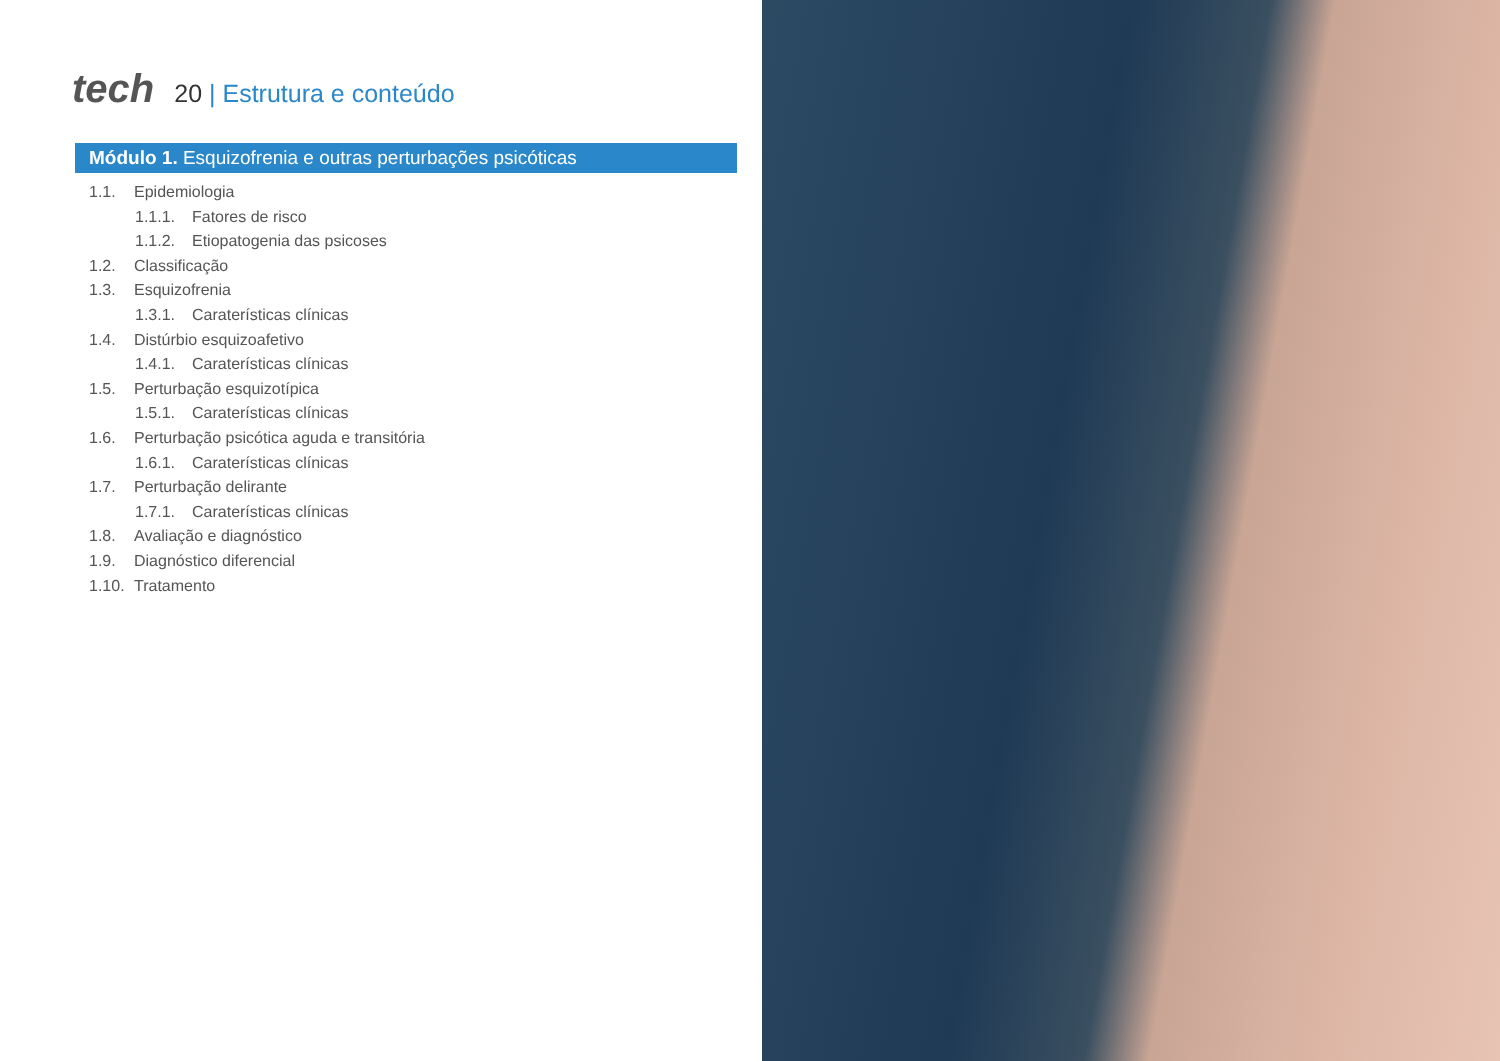tech
20 | Estrutura e conteúdo
Módulo 1. Esquizofrenia e outras perturbações psicóticas
1.1. Epidemiologia
1.1.1. Fatores de risco
1.1.2. Etiopatogenia das psicoses
1.2. Classificação
1.3. Esquizofrenia
1.3.1. Caraterísticas clínicas
1.4. Distúrbio esquizoafetivo
1.4.1. Caraterísticas clínicas
1.5. Perturbação esquizotípica
1.5.1. Caraterísticas clínicas
1.6. Perturbação psicótica aguda e transitória
1.6.1. Caraterísticas clínicas
1.7. Perturbação delirante
1.7.1. Caraterísticas clínicas
1.8. Avaliação e diagnóstico
1.9. Diagnóstico diferencial
1.10. Tratamento